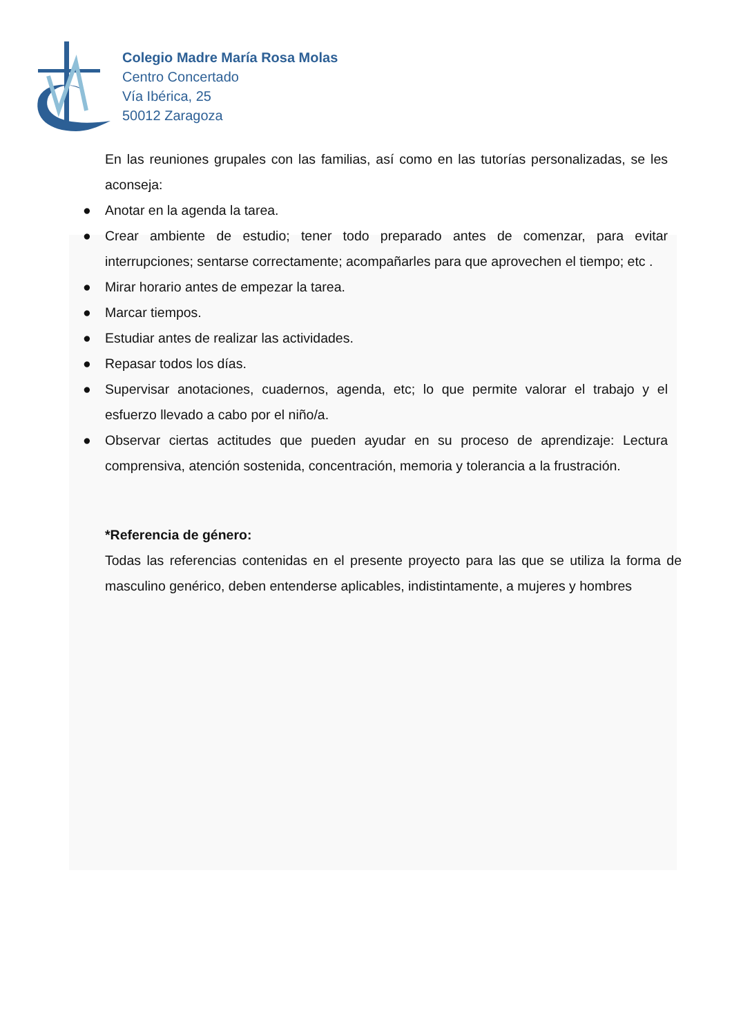Colegio Madre María Rosa Molas
Centro Concertado
Vía Ibérica, 25
50012 Zaragoza
En las reuniones grupales con las familias, así como en las tutorías personalizadas, se les aconseja:
● Anotar en la agenda la tarea.
● Crear ambiente de estudio; tener todo preparado antes de comenzar, para evitar interrupciones; sentarse correctamente; acompañarles para que aprovechen el tiempo; etc .
● Mirar horario antes de empezar la tarea.
● Marcar tiempos.
● Estudiar antes de realizar las actividades.
● Repasar todos los días.
● Supervisar anotaciones, cuadernos, agenda, etc; lo que permite valorar el trabajo y el esfuerzo llevado a cabo por el niño/a.
● Observar ciertas actitudes que pueden ayudar en su proceso de aprendizaje: Lectura comprensiva, atención sostenida, concentración, memoria y tolerancia a la frustración.
*Referencia de género:
Todas las referencias contenidas en el presente proyecto para las que se utiliza la forma de masculino genérico, deben entenderse aplicables, indistintamente, a mujeres y hombres